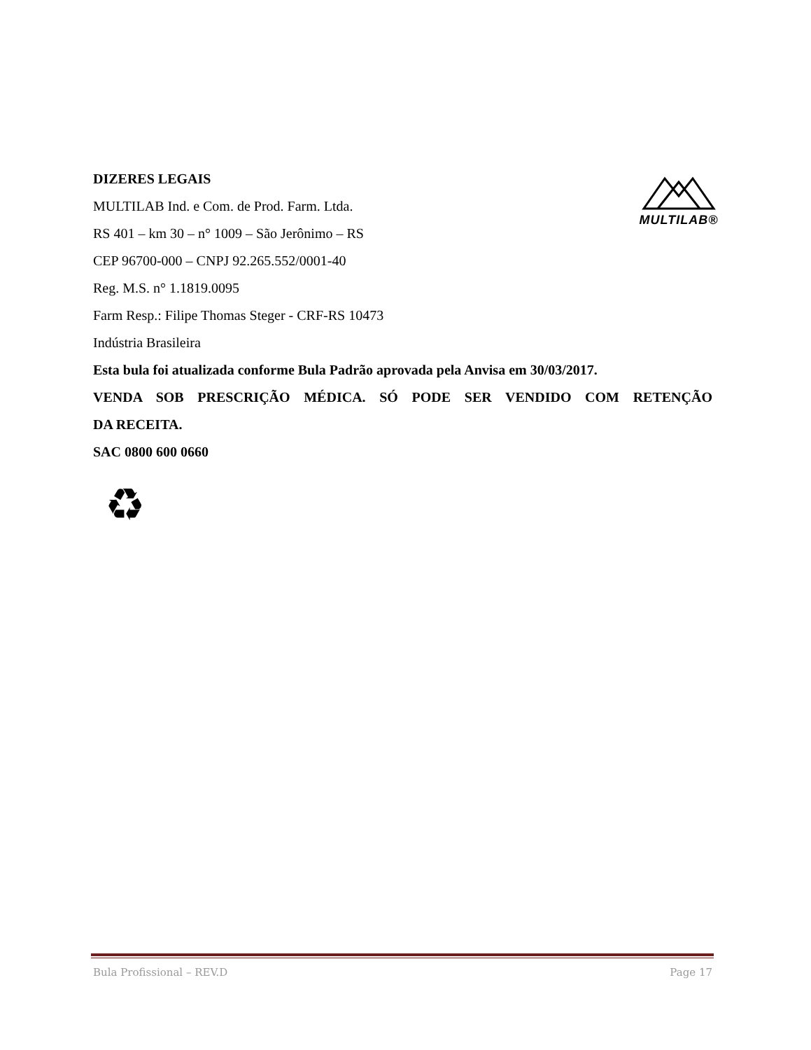DIZERES LEGAIS
MULTILAB Ind. e Com. de Prod. Farm. Ltda.
RS 401 – km 30 – n° 1009 – São Jerônimo – RS
CEP 96700-000 – CNPJ 92.265.552/0001-40
Reg. M.S. n° 1.1819.0095
Farm Resp.: Filipe Thomas Steger - CRF-RS 10473
Indústria Brasileira
Esta bula foi atualizada conforme Bula Padrão aprovada pela Anvisa em 30/03/2017.
VENDA SOB PRESCRIÇÃO MÉDICA. SÓ PODE SER VENDIDO COM RETENÇÃO
DA RECEITA.
SAC 0800 600 0660
MULTILAB®
♻
Bula Profissional – REV.D Page 17